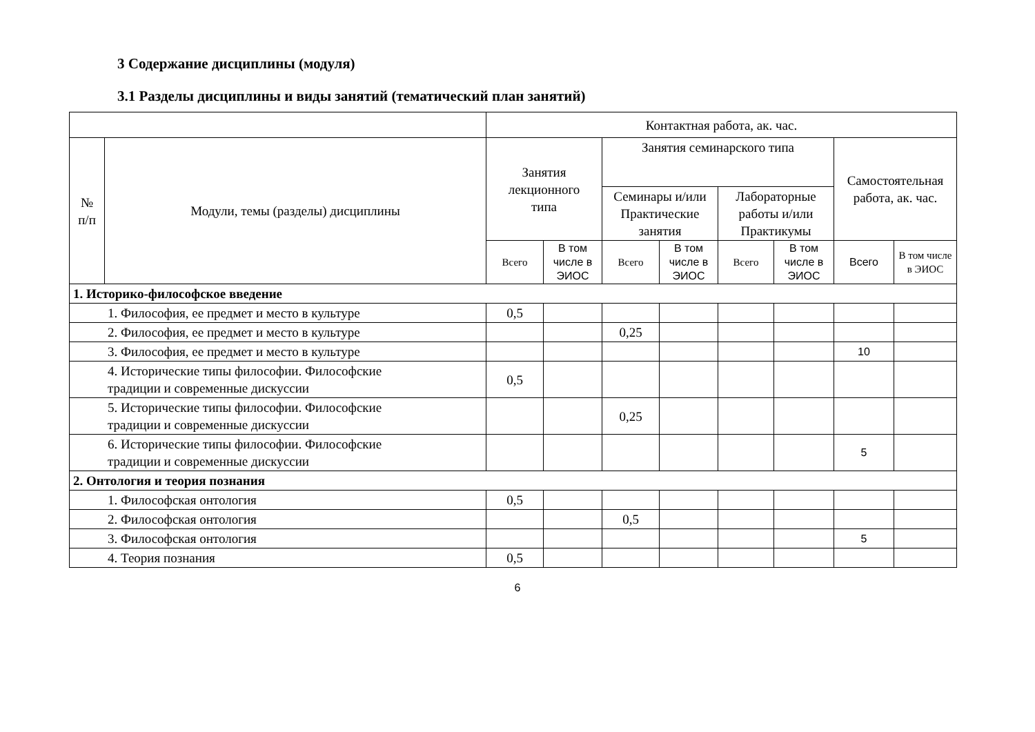3 Содержание дисциплины (модуля)
3.1 Разделы дисциплины и виды занятий (тематический план занятий)
| | | Контактная работа, ак. час. | | | | | | | |
| --- | --- | --- | --- | --- | --- | --- | --- | --- | --- |
| № п/п | Модули, темы (разделы) дисциплины | Занятия лекционного типа | | Занятия семинарского типа | | | | Самостоятельная работа, ак. час. | |
| | | | | Семинары и/или Практические занятия | | Лабораторные работы и/или Практикумы | | | |
| | | Всего | В том числе в ЭИОС | Всего | В том числе в ЭИОС | Всего | В том числе в ЭИОС | Всего | В том числе в ЭИОС |
| 1. Историко-философское введение | | | | | | | | | |
| 1. Философия, ее предмет и место в культуре | | 0,5 | | | | | | | |
| 2. Философия, ее предмет и место в культуре | | | | 0,25 | | | | | |
| 3. Философия, ее предмет и место в культуре | | | | | | | | 10 | |
| 4. Исторические типы философии. Философские традиции и современные дискуссии | | 0,5 | | | | | | | |
| 5. Исторические типы философии. Философские традиции и современные дискуссии | | | | 0,25 | | | | | |
| 6. Исторические типы философии. Философские традиции и современные дискуссии | | | | | | | | 5 | |
| 2. Онтология и теория познания | | | | | | | | | |
| 1. Философская онтология | | 0,5 | | | | | | | |
| 2. Философская онтология | | | | 0,5 | | | | | |
| 3. Философская онтология | | | | | | | | 5 | |
| 4. Теория познания | | 0,5 | | | | | | | |
6